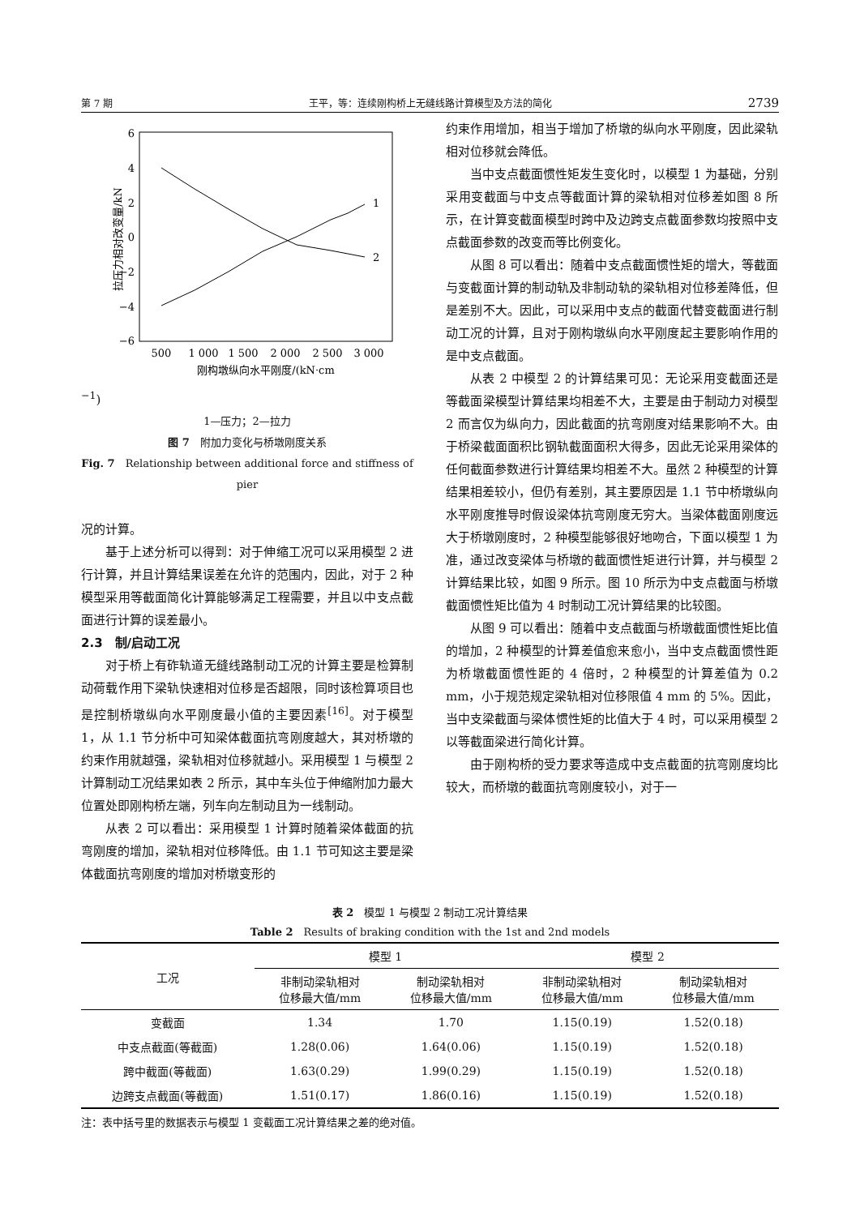第 7 期 王平，等：连续刚构桥上无缝线路计算模型及方法的简化 2739
6
4
2
0
−2
−4
−6
500
1 000
1 500
2 000
2 500
3 000
1
2
拉压力相对改变量/kN
刚构墩纵向水平刚度/(kN·cm−1)
1—压力；2—拉力
图 7　附加力变化与桥墩刚度关系
Fig. 7　Relationship between additional force and stiffness of pier
况的计算。
基于上述分析可以得到：对于伸缩工况可以采用模型 2 进行计算，并且计算结果误差在允许的范围内，因此，对于 2 种模型采用等截面简化计算能够满足工程需要，并且以中支点截面进行计算的误差最小。
2.3　制/启动工况
对于桥上有砟轨道无缝线路制动工况的计算主要是检算制动荷载作用下梁轨快速相对位移是否超限，同时该检算项目也是控制桥墩纵向水平刚度最小值的主要因素<sup>[16]</sup>。对于模型 1，从 1.1 节分析中可知梁体截面抗弯刚度越大，其对桥墩的约束作用就越强，梁轨相对位移就越小。采用模型 1 与模型 2 计算制动工况结果如表 2 所示，其中车头位于伸缩附加力最大位置处即刚构桥左端，列车向左制动且为一线制动。
从表 2 可以看出：采用模型 1 计算时随着梁体截面的抗弯刚度的增加，梁轨相对位移降低。由 1.1 节可知这主要是梁体截面抗弯刚度的增加对桥墩变形的
约束作用增加，相当于增加了桥墩的纵向水平刚度，因此梁轨相对位移就会降低。
当中支点截面惯性矩发生变化时，以模型 1 为基础，分别采用变截面与中支点等截面计算的梁轨相对位移差如图 8 所示，在计算变截面模型时跨中及边跨支点截面参数均按照中支点截面参数的改变而等比例变化。
从图 8 可以看出：随着中支点截面惯性矩的增大，等截面与变截面计算的制动轨及非制动轨的梁轨相对位移差降低，但是差别不大。因此，可以采用中支点的截面代替变截面进行制动工况的计算，且对于刚构墩纵向水平刚度起主要影响作用的是中支点截面。
从表 2 中模型 2 的计算结果可见：无论采用变截面还是等截面梁模型计算结果均相差不大，主要是由于制动力对模型 2 而言仅为纵向力，因此截面的抗弯刚度对结果影响不大。由于桥梁截面面积比钢轨截面面积大得多，因此无论采用梁体的任何截面参数进行计算结果均相差不大。虽然 2 种模型的计算结果相差较小，但仍有差别，其主要原因是 1.1 节中桥墩纵向水平刚度推导时假设梁体抗弯刚度无穷大。当梁体截面刚度远大于桥墩刚度时，2 种模型能够很好地吻合，下面以模型 1 为准，通过改变梁体与桥墩的截面惯性矩进行计算，并与模型 2 计算结果比较，如图 9 所示。图 10 所示为中支点截面与桥墩截面惯性矩比值为 4 时制动工况计算结果的比较图。
从图 9 可以看出：随着中支点截面与桥墩截面惯性矩比值的增加，2 种模型的计算差值愈来愈小，当中支点截面惯性距为桥墩截面惯性距的 4 倍时，2 种模型的计算差值为 0.2 mm，小于规范规定梁轨相对位移限值 4 mm 的 5%。因此，当中支梁截面与梁体惯性矩的比值大于 4 时，可以采用模型 2 以等截面梁进行简化计算。
由于刚构桥的受力要求等造成中支点截面的抗弯刚度均比较大，而桥墩的截面抗弯刚度较小，对于一
表 2　模型 1 与模型 2 制动工况计算结果
Table 2　Results of braking condition with the 1st and 2nd models
| 工况 | 模型 1 | | 模型 2 | |
| --- | --- | --- | --- | --- |
| | 非制动梁轨相对 位移最大值/mm | 制动梁轨相对 位移最大值/mm | 非制动梁轨相对 位移最大值/mm | 制动梁轨相对 位移最大值/mm |
| 变截面 | 1.34 | 1.70 | 1.15(0.19) | 1.52(0.18) |
| 中支点截面(等截面) | 1.28(0.06) | 1.64(0.06) | 1.15(0.19) | 1.52(0.18) |
| 跨中截面(等截面) | 1.63(0.29) | 1.99(0.29) | 1.15(0.19) | 1.52(0.18) |
| 边跨支点截面(等截面) | 1.51(0.17) | 1.86(0.16) | 1.15(0.19) | 1.52(0.18) |
注：表中括号里的数据表示与模型 1 变截面工况计算结果之差的绝对值。